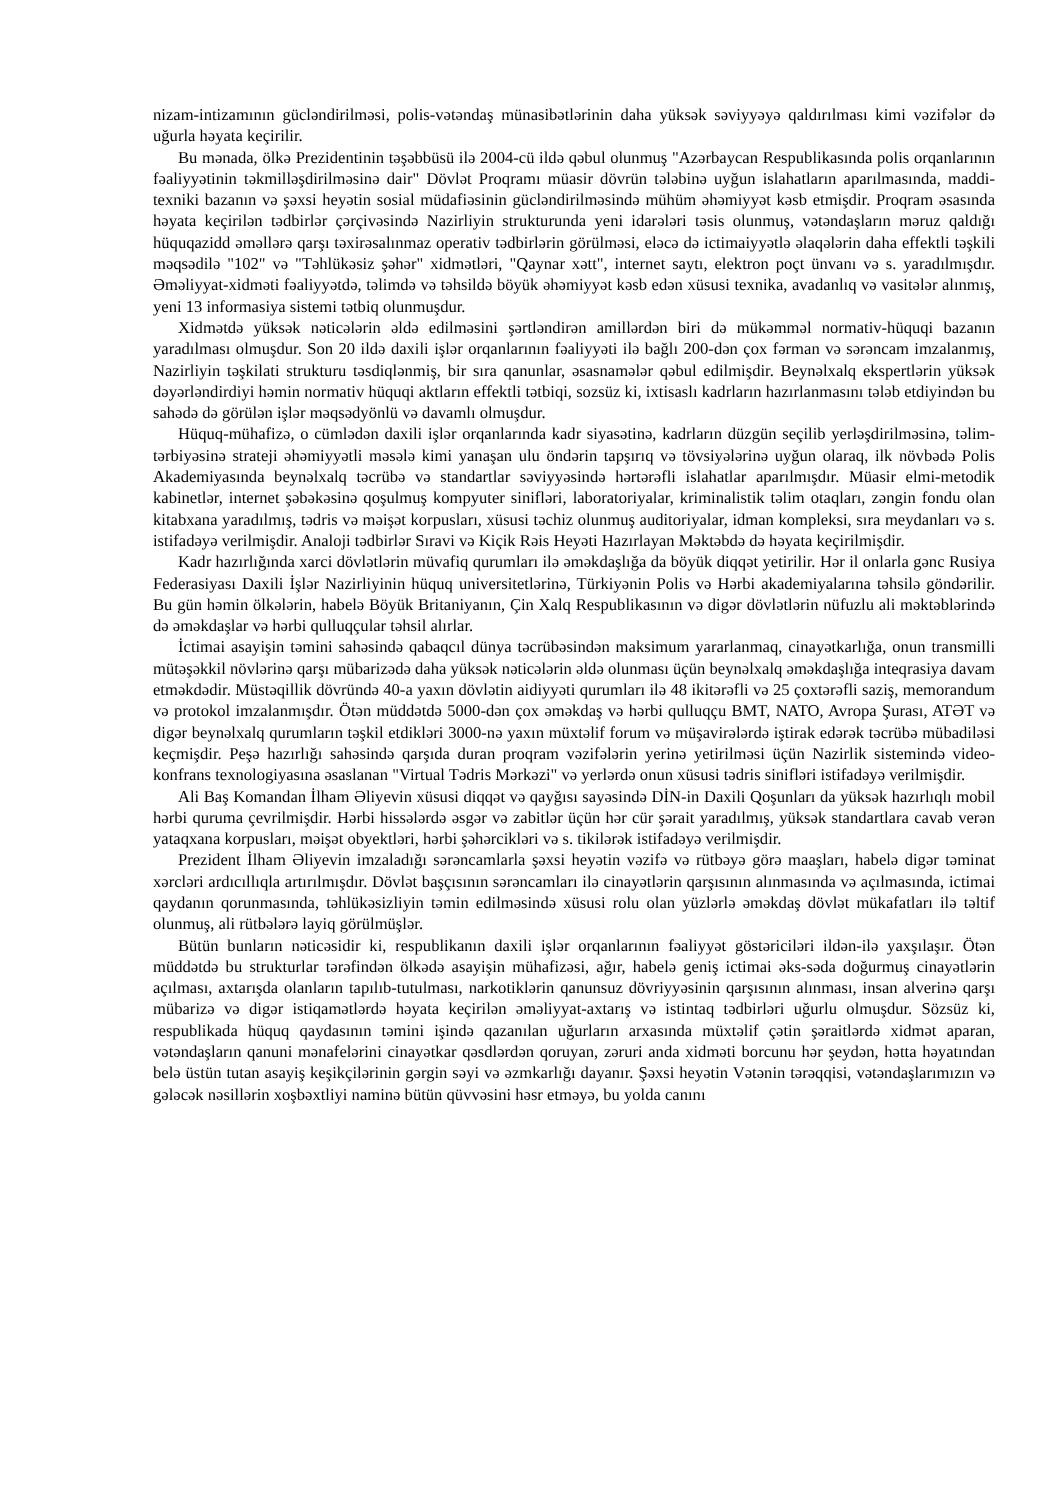nizam-intizamının gücləndirilməsi, polis-vətəndaş münasibətlərinin daha yüksək səviyyəyə qaldırılması kimi vəzifələr də uğurla həyata keçirilir.
Bu mənada, ölkə Prezidentinin təşəbbüsü ilə 2004-cü ildə qəbul olunmuş "Azərbaycan Respublikasında polis orqanlarının fəaliyyətinin təkmilləşdirilməsinə dair" Dövlət Proqramı müasir dövrün tələbinə uyğun islahatların aparılmasında, maddi-texniki bazanın və şəxsi heyətin sosial müdafiəsinin gücləndirilməsində mühüm əhəmiyyət kəsb etmişdir. Proqram əsasında həyata keçirilən tədbirlər çərçivəsində Nazirliyin strukturunda yeni idarələri təsis olunmuş, vətəndaşların məruz qaldığı hüquqazidd əməllərə qarşı təxirəsalınmaz operativ tədbirlərin görülməsi, eləcə də ictimaiyyətlə əlaqələrin daha effektli təşkili məqsədilə "102" və "Təhlükəsiz şəhər" xidmətləri, "Qaynar xətt", internet saytı, elektron poçt ünvanı və s. yaradılmışdır. Əməliyyat-xidməti fəaliyyətdə, təlimdə və təhsildə böyük əhəmiyyət kəsb edən xüsusi texnika, avadanlıq və vasitələr alınmış, yeni 13 informasiya sistemi tətbiq olunmuşdur.
Xidmətdə yüksək nəticələrin əldə edilməsini şərtləndirən amillərdən biri də mükəmməl normativ-hüquqi bazanın yaradılması olmuşdur. Son 20 ildə daxili işlər orqanlarının fəaliyyəti ilə bağlı 200-dən çox fərman və sərəncam imzalanmış, Nazirliyin təşkilati strukturu təsdiqlənmiş, bir sıra qanunlar, əsasnamələr qəbul edilmişdir. Beynəlxalq ekspertlərin yüksək dəyərləndirdiyi həmin normativ hüquqi aktların effektli tətbiqi, sozsüz ki, ixtisaslı kadrların hazırlanmasını tələb etdiyindən bu sahədə də görülən işlər məqsədyönlü və davamlı olmuşdur.
Hüquq-mühafizə, o cümlədən daxili işlər orqanlarında kadr siyasətinə, kadrların düzgün seçilib yerləşdirilməsinə, təlim-tərbiyəsinə strateji əhəmiyyətli məsələ kimi yanaşan ulu öndərin tapşırıq və tövsiyələrinə uyğun olaraq, ilk növbədə Polis Akademiyasında beynəlxalq təcrübə və standartlar səviyyəsində hərtərəfli islahatlar aparılmışdır. Müasir elmi-metodik kabinetlər, internet şəbəkəsinə qoşulmuş kompyuter sinifləri, laboratoriyalar, kriminalistik təlim otaqları, zəngin fondu olan kitabxana yaradılmış, tədris və məişət korpusları, xüsusi təchiz olunmuş auditoriyalar, idman kompleksi, sıra meydanları və s. istifadəyə verilmişdir. Analoji tədbirlər Sıravi və Kiçik Rəis Heyəti Hazırlayan Məktəbdə də həyata keçirilmişdir.
Kadr hazırlığında xarci dövlətlərin müvafiq qurumları ilə əməkdaşlığa da böyük diqqət yetirilir. Hər il onlarla gənc Rusiya Federasiyası Daxili İşlər Nazirliyinin hüquq universitetlərinə, Türkiyənin Polis və Hərbi akademiyalarına təhsilə göndərilir. Bu gün həmin ölkələrin, habelə Böyük Britaniyanın, Çin Xalq Respublikasının və digər dövlətlərin nüfuzlu ali məktəblərində də əməkdaşlar və hərbi qulluqçular təhsil alırlar.
İctimai asayişin təmini sahəsində qabaqcıl dünya təcrübəsindən maksimum yararlanmaq, cinayətkarlığa, onun transmilli mütəşəkkil növlərinə qarşı mübarizədə daha yüksək nəticələrin əldə olunması üçün beynəlxalq əməkdaşlığa inteqrasiya davam etməkdədir. Müstəqillik dövründə 40-a yaxın dövlətin aidiyyəti qurumları ilə 48 ikitərəfli və 25 çoxtərəfli saziş, memorandum və protokol imzalanmışdır. Ötən müddətdə 5000-dən çox əməkdaş və hərbi qulluqçu BMT, NATO, Avropa Şurası, ATƏT və digər beynəlxalq qurumların təşkil etdikləri 3000-nə yaxın müxtəlif forum və müşavirələrdə iştirak edərək təcrübə mübadiləsi keçmişdir. Peşə hazırlığı sahəsində qarşıda duran proqram vəzifələrin yerinə yetirilməsi üçün Nazirlik sistemində video-konfrans texnologiyasına əsaslanan "Virtual Tədris Mərkəzi" və yerlərdə onun xüsusi tədris sinifləri istifadəyə verilmişdir.
Ali Baş Komandan İlham Əliyevin xüsusi diqqət və qayğısı sayəsində DİN-in Daxili Qoşunları da yüksək hazırlıqlı mobil hərbi quruma çevrilmişdir. Hərbi hissələrdə əsgər və zabitlər üçün hər cür şərait yaradılmış, yüksək standartlara cavab verən yataqxana korpusları, məişət obyektləri, hərbi şəhərcikləri və s. tikilərək istifadəyə verilmişdir.
Prezident İlham Əliyevin imzaladığı sərəncamlarla şəxsi heyətin vəzifə və rütbəyə görə maaşları, habelə digər təminat xərcləri ardıcıllıqla artırılmışdır. Dövlət başçısının sərəncamları ilə cinayətlərin qarşısının alınmasında və açılmasında, ictimai qaydanın qorunmasında, təhlükəsizliyin təmin edilməsində xüsusi rolu olan yüzlərlə əməkdaş dövlət mükafatları ilə təltif olunmuş, ali rütbələrə layiq görülmüşlər.
Bütün bunların nəticəsidir ki, respublikanın daxili işlər orqanlarının fəaliyyət göstəriciləri ildən-ilə yaxşılaşır. Ötən müddətdə bu strukturlar tərəfindən ölkədə asayişin mühafizəsi, ağır, habelə geniş ictimai əks-səda doğurmuş cinayətlərin açılması, axtarışda olanların tapılıb-tutulması, narkotiklərin qanunsuz dövriyyəsinin qarşısının alınması, insan alverinə qarşı mübarizə və digər istiqamətlərdə həyata keçirilən əməliyyat-axtarış və istintaq tədbirləri uğurlu olmuşdur. Sözsüz ki, respublikada hüquq qaydasının təmini işində qazanılan uğurların arxasında müxtəlif çətin şəraitlərdə xidmət aparan, vətəndaşların qanuni mənafelərini cinayətkar qəsdlərdən qoruyan, zəruri anda xidməti borcunu hər şeydən, hətta həyatından belə üstün tutan asayiş keşikçilərinin gərgin səyi və əzmkarlığı dayanır. Şəxsi heyətin Vətənin tərəqqisi, vətəndaşlarımızın və gələcək nəsillərin xoşbəxtliyi naminə bütün qüvvəsini həsr etməyə, bu yolda canını